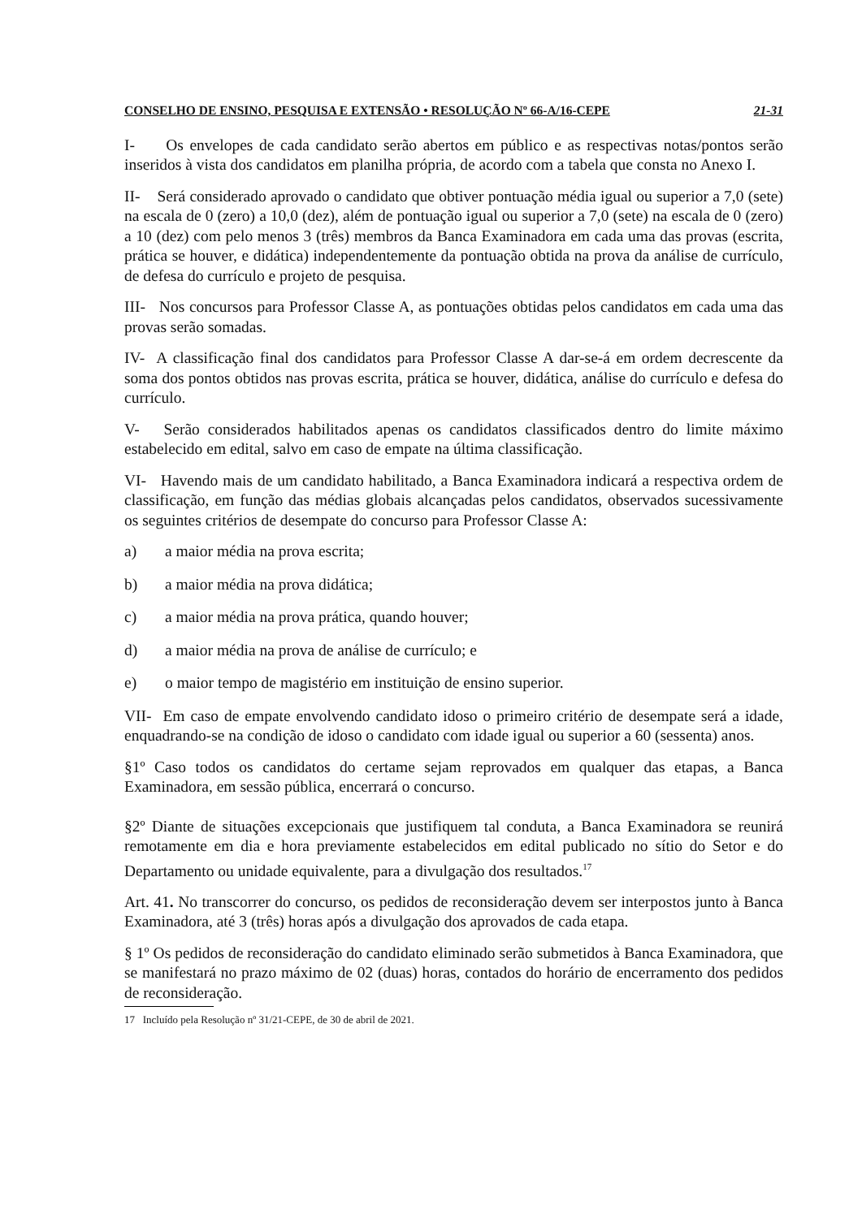CONSELHO DE ENSINO, PESQUISA E EXTENSÃO • RESOLUÇÃO Nº 66-A/16-CEPE 21-31
I- Os envelopes de cada candidato serão abertos em público e as respectivas notas/pontos serão inseridos à vista dos candidatos em planilha própria, de acordo com a tabela que consta no Anexo I.
II- Será considerado aprovado o candidato que obtiver pontuação média igual ou superior a 7,0 (sete) na escala de 0 (zero) a 10,0 (dez), além de pontuação igual ou superior a 7,0 (sete) na escala de 0 (zero) a 10 (dez) com pelo menos 3 (três) membros da Banca Examinadora em cada uma das provas (escrita, prática se houver, e didática) independentemente da pontuação obtida na prova da análise de currículo, de defesa do currículo e projeto de pesquisa.
III- Nos concursos para Professor Classe A, as pontuações obtidas pelos candidatos em cada uma das provas serão somadas.
IV- A classificação final dos candidatos para Professor Classe A dar-se-á em ordem decrescente da soma dos pontos obtidos nas provas escrita, prática se houver, didática, análise do currículo e defesa do currículo.
V- Serão considerados habilitados apenas os candidatos classificados dentro do limite máximo estabelecido em edital, salvo em caso de empate na última classificação.
VI- Havendo mais de um candidato habilitado, a Banca Examinadora indicará a respectiva ordem de classificação, em função das médias globais alcançadas pelos candidatos, observados sucessivamente os seguintes critérios de desempate do concurso para Professor Classe A:
a) a maior média na prova escrita;
b) a maior média na prova didática;
c) a maior média na prova prática, quando houver;
d) a maior média na prova de análise de currículo; e
e) o maior tempo de magistério em instituição de ensino superior.
VII- Em caso de empate envolvendo candidato idoso o primeiro critério de desempate será a idade, enquadrando-se na condição de idoso o candidato com idade igual ou superior a 60 (sessenta) anos.
§1º Caso todos os candidatos do certame sejam reprovados em qualquer das etapas, a Banca Examinadora, em sessão pública, encerrará o concurso.
§2º Diante de situações excepcionais que justifiquem tal conduta, a Banca Examinadora se reunirá remotamente em dia e hora previamente estabelecidos em edital publicado no sítio do Setor e do Departamento ou unidade equivalente, para a divulgação dos resultados.<sup>17</sup>
Art. 41. No transcorrer do concurso, os pedidos de reconsideração devem ser interpostos junto à Banca Examinadora, até 3 (três) horas após a divulgação dos aprovados de cada etapa.
§ 1º Os pedidos de reconsideração do candidato eliminado serão submetidos à Banca Examinadora, que se manifestará no prazo máximo de 02 (duas) horas, contados do horário de encerramento dos pedidos de reconsideração.
17 Incluído pela Resolução nº 31/21-CEPE, de 30 de abril de 2021.